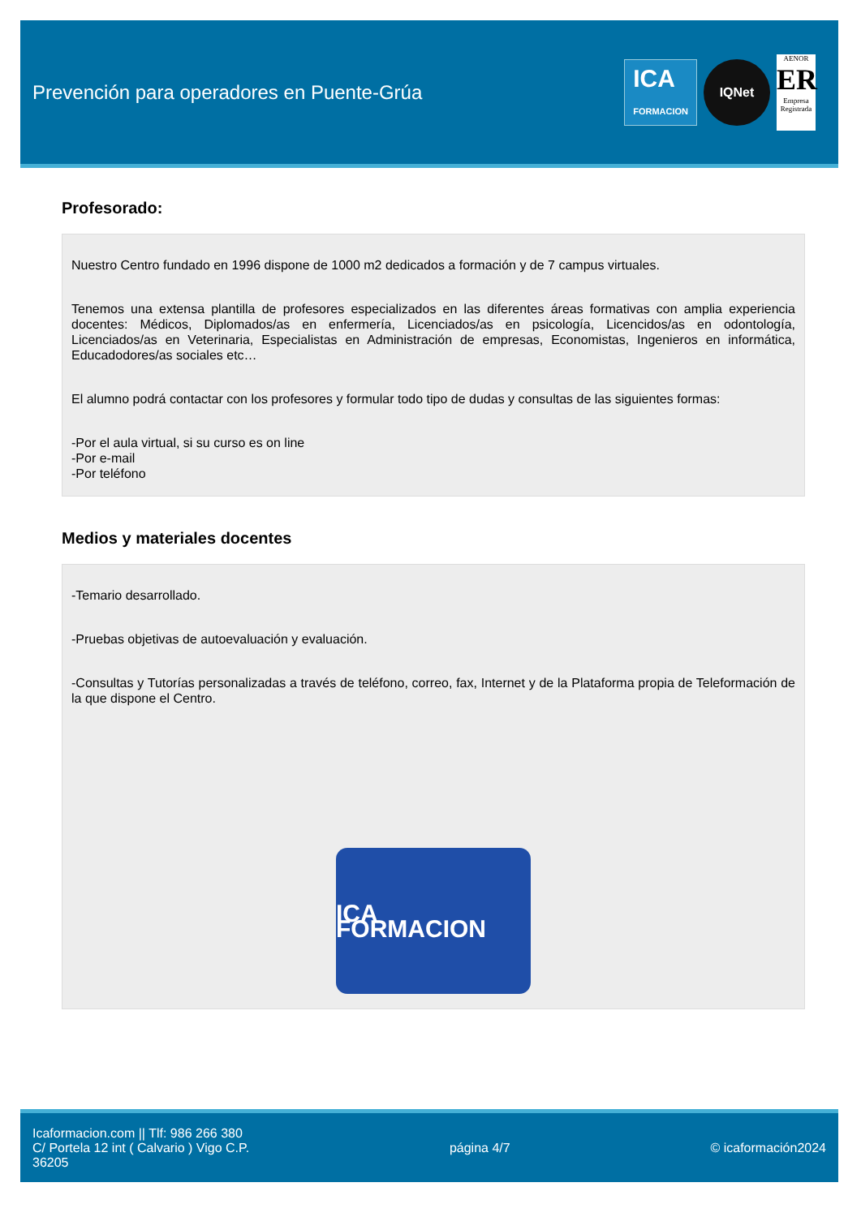Prevención para operadores en Puente-Grúa
ICA
FORMACION
IQNet
AENOR
ER
Empresa Registrada
Profesorado:
Nuestro Centro fundado en 1996 dispone de 1000 m2 dedicados a formación y de 7 campus virtuales.
Tenemos una extensa plantilla de profesores especializados en las diferentes áreas formativas con amplia experiencia docentes: Médicos, Diplomados/as en enfermería, Licenciados/as en psicología, Licencidos/as en odontología, Licenciados/as en Veterinaria, Especialistas en Administración de empresas, Economistas, Ingenieros en informática, Educadodores/as sociales etc…
El alumno podrá contactar con los profesores y formular todo tipo de dudas y consultas de las siguientes formas:
-Por el aula virtual, si su curso es on line
-Por e-mail
-Por teléfono
Medios y materiales docentes
-Temario desarrollado.
-Pruebas objetivas de autoevaluación y evaluación.
-Consultas y Tutorías personalizadas a través de teléfono, correo, fax, Internet y de la Plataforma propia de Teleformación de la que dispone el Centro.
ICA FORMACION
Icaformacion.com || Tlf: 986 266 380
C/ Portela 12 int ( Calvario ) Vigo C.P.
36205
página 4/7 © icaformación2024